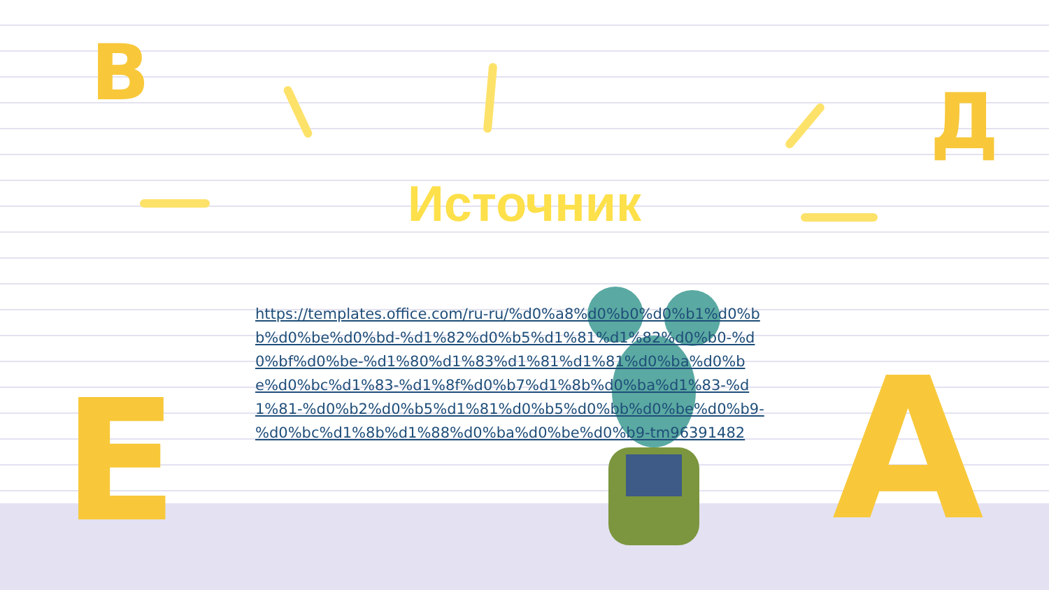В
Д
Е А
Источник
https://templates.office.com/ru-ru/%d0%a8%d0%b0%d0%b1%d0%bb%d0%be%d0%bd-%d1%82%d0%b5%d1%81%d1%82%d0%b0-%d0%bf%d0%be-%d1%80%d1%83%d1%81%d1%81%d0%ba%d0%be%d0%bc%d1%83-%d1%8f%d0%b7%d1%8b%d0%ba%d1%83-%d1%81-%d0%b2%d0%b5%d1%81%d0%b5%d0%bb%d0%be%d0%b9-%d0%bc%d1%8b%d1%88%d0%ba%d0%be%d0%b9-tm96391482